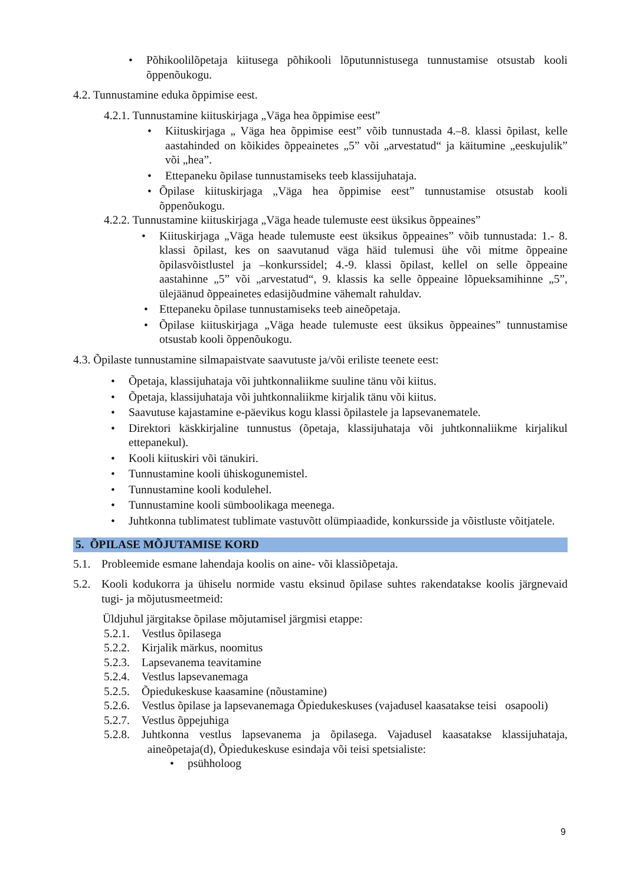• Põhikoolilõpetaja kiitusega põhikooli lõputunnistusega tunnustamise otsustab kooli õppenõukogu.
4.2. Tunnustamine eduka õppimise eest.
4.2.1. Tunnustamine kiituskirjaga „Väga hea õppimise eest”
• Kiituskirjaga „ Väga hea õppimise eest” võib tunnustada 4.–8. klassi õpilast, kelle aastahinded on kõikides õppeainetes „5” või „arvestatud“ ja käitumine „eeskujulik” või „hea”.
• Ettepaneku õpilase tunnustamiseks teeb klassijuhataja.
• Õpilase kiituskirjaga „Väga hea õppimise eest” tunnustamise otsustab kooli õppenõukogu.
4.2.2. Tunnustamine kiituskirjaga „Väga heade tulemuste eest üksikus õppeaines”
• Kiituskirjaga „Väga heade tulemuste eest üksikus õppeaines” võib tunnustada: 1.- 8. klassi õpilast, kes on saavutanud väga häid tulemusi ühe või mitme õppeaine õpilasvõistlustel ja –konkurssidel; 4.-9. klassi õpilast, kellel on selle õppeaine aastahinne „5” või „arvestatud“, 9. klassis ka selle õppeaine lõpueksamihinne „5”, ülejäänud õppeainetes edasijõudmine vähemalt rahuldav.
• Ettepaneku õpilase tunnustamiseks teeb aineõpetaja.
• Õpilase kiituskirjaga „Väga heade tulemuste eest üksikus õppeaines” tunnustamise otsustab kooli õppenõukogu.
4.3. Õpilaste tunnustamine silmapaistvate saavutuste ja/või eriliste teenete eest:
• Õpetaja, klassijuhataja või juhtkonnaliikme suuline tänu või kiitus.
• Õpetaja, klassijuhataja või juhtkonnaliikme kirjalik tänu või kiitus.
• Saavutuse kajastamine e-päevikus kogu klassi õpilastele ja lapsevanematele.
• Direktori käskkirjaline tunnustus (õpetaja, klassijuhataja või juhtkonnaliikme kirjalikul ettepanekul).
• Kooli kiituskiri või tänukiri.
• Tunnustamine kooli ühiskogunemistel.
• Tunnustamine kooli kodulehel.
• Tunnustamine kooli sümboolikaga meenega.
• Juhtkonna tublimatest tublimate vastuvõtt olümpiaadide, konkursside ja võistluste võitjatele.
5. ÕPILASE MÕJUTAMISE KORD
5.1. Probleemide esmane lahendaja koolis on aine- või klassiõpetaja.
5.2. Kooli kodukorra ja ühiselu normide vastu eksinud õpilase suhtes rakendatakse koolis järgnevaid tugi- ja mõjutusmeetmeid:
Üldjuhul järgitakse õpilase mõjutamisel järgmisi etappe:
5.2.1. Vestlus õpilasega
5.2.2. Kirjalik märkus, noomitus
5.2.3. Lapsevanema teavitamine
5.2.4. Vestlus lapsevanemaga
5.2.5. Õpiedukeskuse kaasamine (nõustamine)
5.2.6. Vestlus õpilase ja lapsevanemaga Õpiedukeskuses (vajadusel kaasatakse teisi osapooli)
5.2.7. Vestlus õppejuhiga
5.2.8. Juhtkonna vestlus lapsevanema ja õpilasega. Vajadusel kaasatakse klassijuhataja, aineõpetaja(d), Õpiedukeskuse esindaja või teisi spetsialiste:
• psühholoog
9